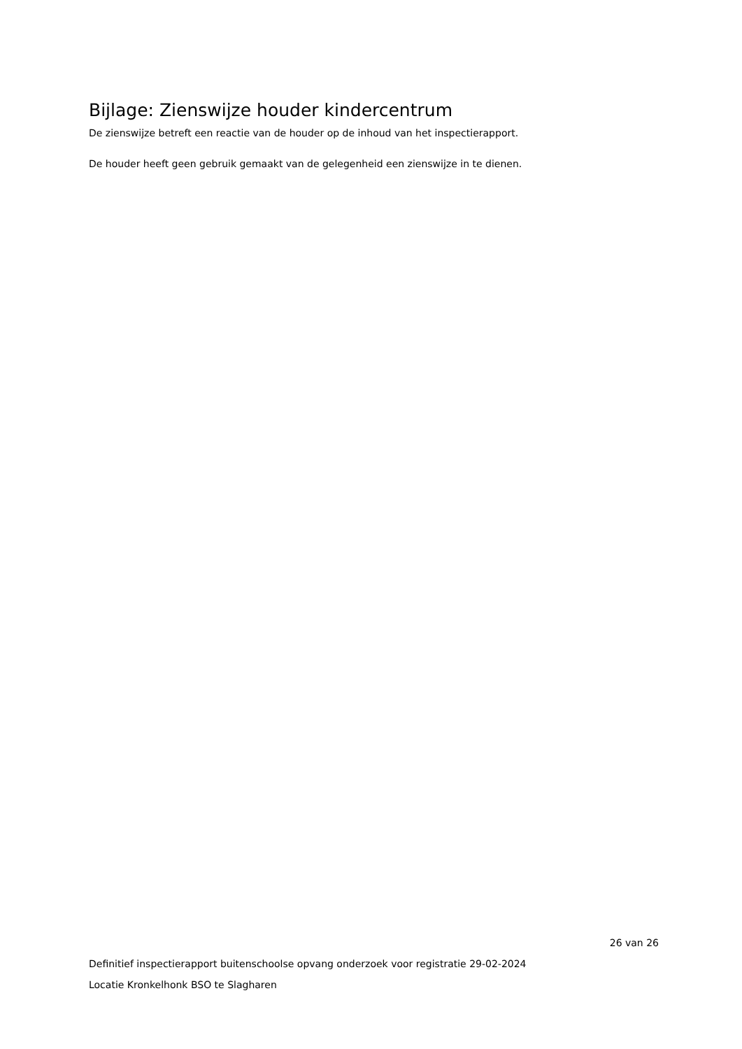Bijlage: Zienswijze houder kindercentrum
De zienswijze betreft een reactie van de houder op de inhoud van het inspectierapport.
De houder heeft geen gebruik gemaakt van de gelegenheid een zienswijze in te dienen.
26 van 26
Definitief inspectierapport buitenschoolse opvang onderzoek voor registratie 29-02-2024
Locatie Kronkelhonk BSO te Slagharen